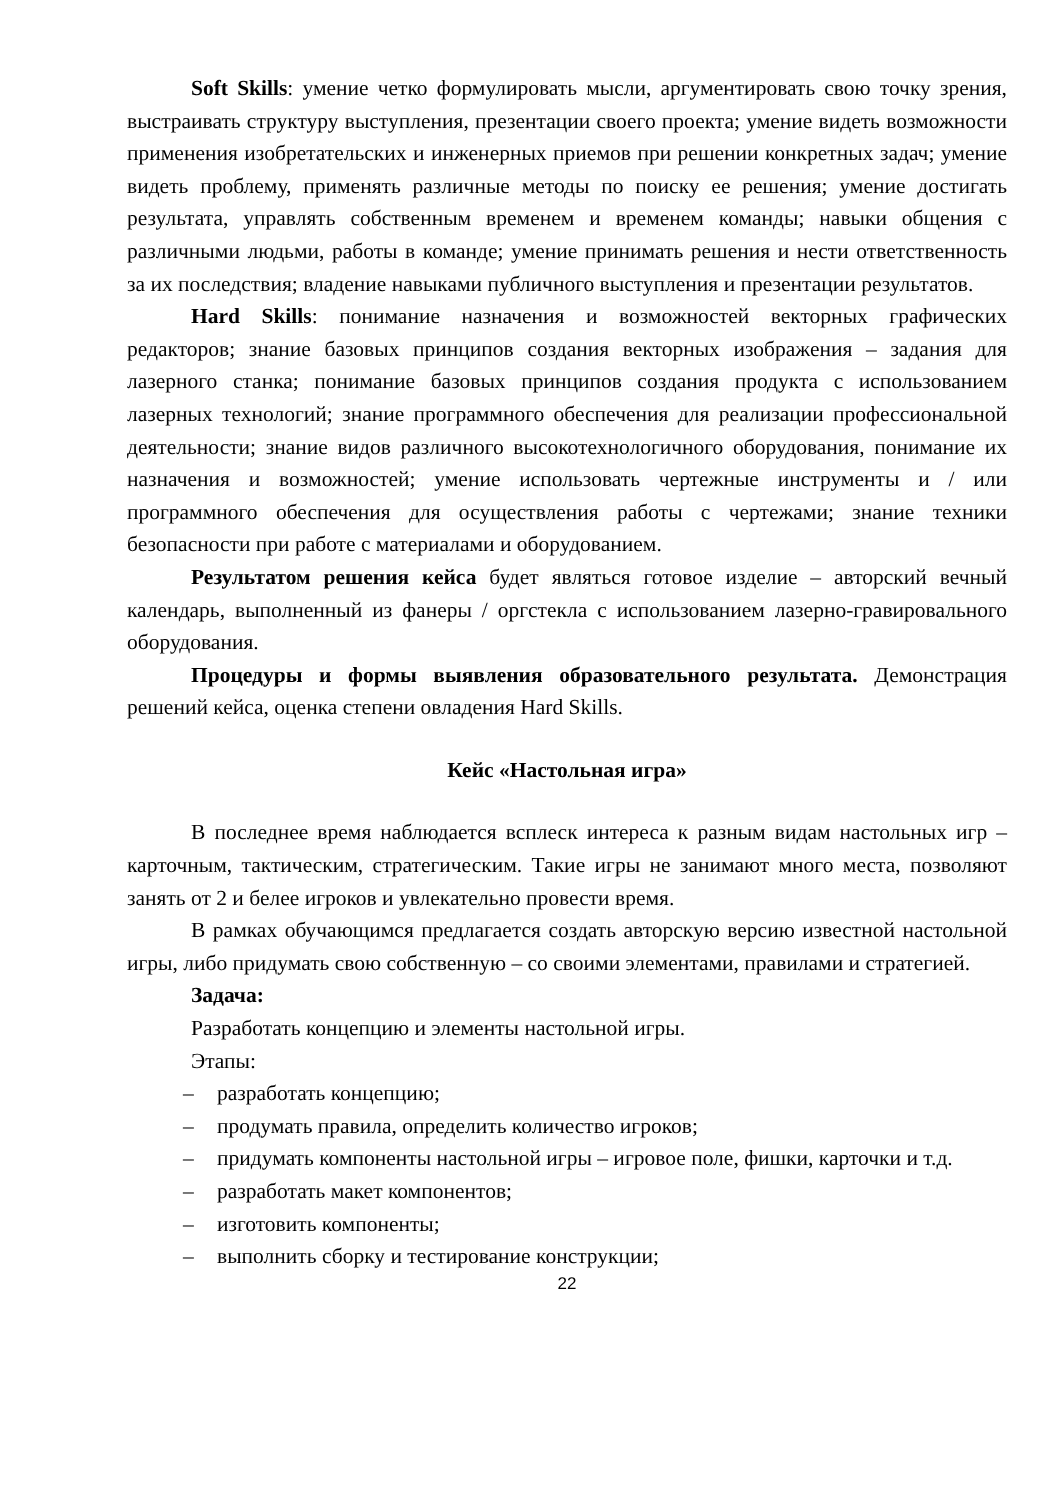Soft Skills: умение четко формулировать мысли, аргументировать свою точку зрения, выстраивать структуру выступления, презентации своего проекта; умение видеть возможности применения изобретательских и инженерных приемов при решении конкретных задач; умение видеть проблему, применять различные методы по поиску ее решения; умение достигать результата, управлять собственным временем и временем команды; навыки общения с различными людьми, работы в команде; умение принимать решения и нести ответственность за их последствия; владение навыками публичного выступления и презентации результатов.
Hard Skills: понимание назначения и возможностей векторных графических редакторов; знание базовых принципов создания векторных изображения – задания для лазерного станка; понимание базовых принципов создания продукта с использованием лазерных технологий; знание программного обеспечения для реализации профессиональной деятельности; знание видов различного высокотехнологичного оборудования, понимание их назначения и возможностей; умение использовать чертежные инструменты и / или программного обеспечения для осуществления работы с чертежами; знание техники безопасности при работе с материалами и оборудованием.
Результатом решения кейса будет являться готовое изделие – авторский вечный календарь, выполненный из фанеры / оргстекла с использованием лазерно-гравировального оборудования.
Процедуры и формы выявления образовательного результата. Демонстрация решений кейса, оценка степени овладения Hard Skills.
Кейс «Настольная игра»
В последнее время наблюдается всплеск интереса к разным видам настольных игр – карточным, тактическим, стратегическим. Такие игры не занимают много места, позволяют занять от 2 и белее игроков и увлекательно провести время.
В рамках обучающимся предлагается создать авторскую версию известной настольной игры, либо придумать свою собственную – со своими элементами, правилами и стратегией.
Задача:
Разработать концепцию и элементы настольной игры.
Этапы:
– разработать концепцию;
– продумать правила, определить количество игроков;
– придумать компоненты настольной игры – игровое поле, фишки, карточки и т.д.
– разработать макет компонентов;
– изготовить компоненты;
– выполнить сборку и тестирование конструкции;
22